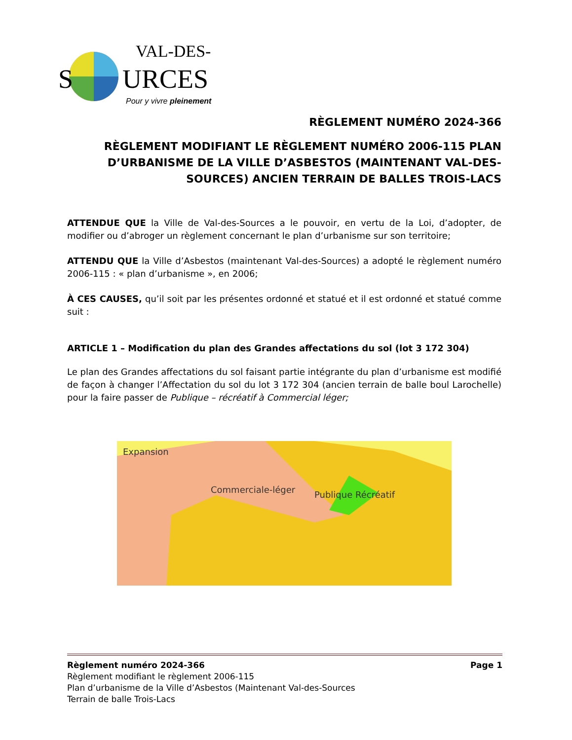S
URCES
VAL-DES-
Pour y vivre pleinement
RÈGLEMENT NUMÉRO 2024-366
RÈGLEMENT MODIFIANT LE RÈGLEMENT NUMÉRO 2006-115 PLAN D’URBANISME DE LA VILLE D’ASBESTOS (MAINTENANT VAL-DES-SOURCES) ANCIEN TERRAIN DE BALLES TROIS-LACS
ATTENDUE QUE la Ville de Val-des-Sources a le pouvoir, en vertu de la Loi, d’adopter, de modifier ou d’abroger un règlement concernant le plan d’urbanisme sur son territoire;
ATTENDU QUE la Ville d’Asbestos (maintenant Val-des-Sources) a adopté le règlement numéro 2006-115 : « plan d’urbanisme », en 2006;
À CES CAUSES, qu’il soit par les présentes ordonné et statué et il est ordonné et statué comme suit :
ARTICLE 1 – Modification du plan des Grandes affectations du sol (lot 3 172 304)
Le plan des Grandes affectations du sol faisant partie intégrante du plan d’urbanisme est modifié de façon à changer l’Affectation du sol du lot 3 172 304 (ancien terrain de balle boul Larochelle) pour la faire passer de Publique – récréatif à Commercial léger;
Expansion
Commerciale-léger
Publique Récréatif
Page 1 Règlement numéro 2024-366
Règlement modifiant le règlement 2006-115
Plan d’urbanisme de la Ville d’Asbestos (Maintenant Val-des-Sources
Terrain de balle Trois-Lacs